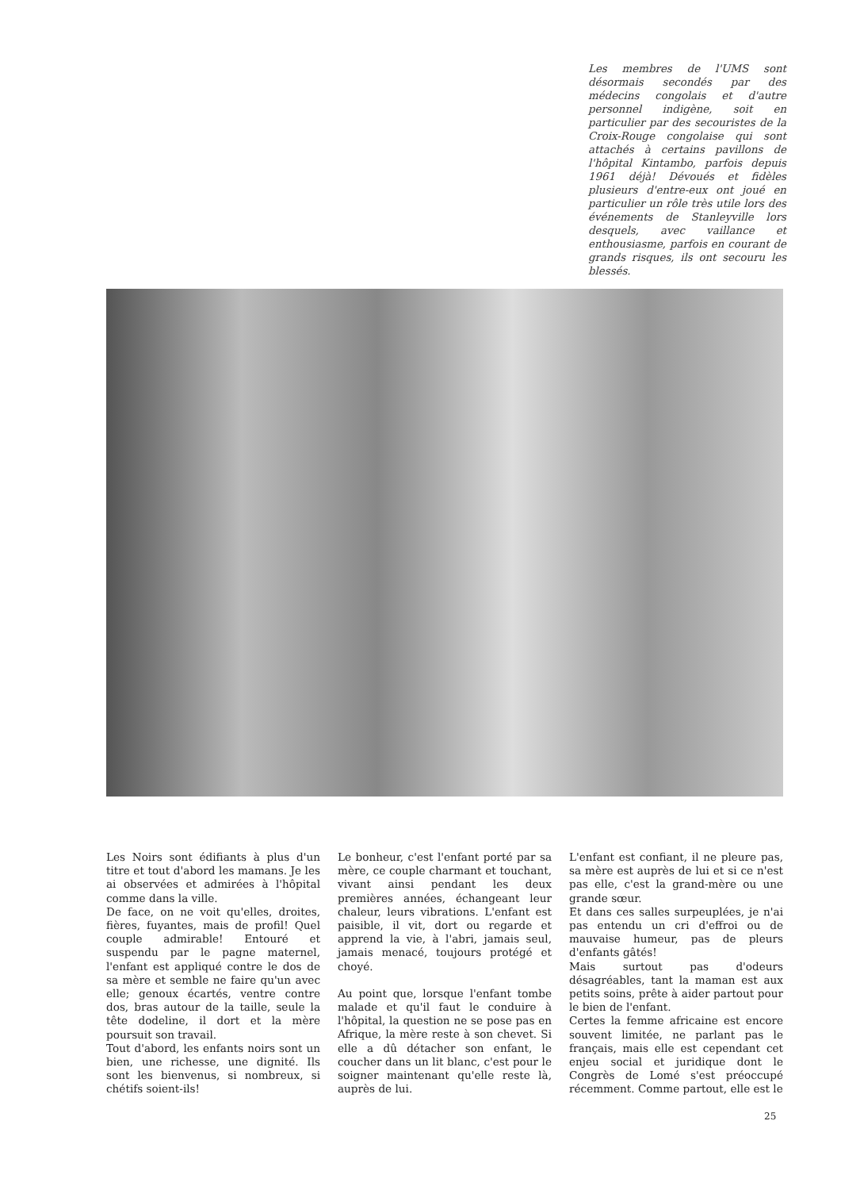Les membres de l'UMS sont désormais secondés par des médecins congolais et d'autre personnel indigène, soit en particulier par des secouristes de la Croix-Rouge congolaise qui sont attachés à certains pavillons de l'hôpital Kintambo, parfois depuis 1961 déjà! Dévoués et fidèles plusieurs d'entre-eux ont joué en particulier un rôle très utile lors des événements de Stanleyville lors desquels, avec vaillance et enthousiasme, parfois en courant de grands risques, ils ont secouru les blessés.
Les Noirs sont édifiants à plus d'un titre et tout d'abord les mamans. Je les ai observées et admirées à l'hôpital comme dans la ville.
De face, on ne voit qu'elles, droites, fières, fuyantes, mais de profil! Quel couple admirable! Entouré et suspendu par le pagne maternel, l'enfant est appliqué contre le dos de sa mère et semble ne faire qu'un avec elle; genoux écartés, ventre contre dos, bras autour de la taille, seule la tête dodeline, il dort et la mère poursuit son travail.
Tout d'abord, les enfants noirs sont un bien, une richesse, une dignité. Ils sont les bienvenus, si nombreux, si chétifs soient-ils!
Le bonheur, c'est l'enfant porté par sa mère, ce couple charmant et touchant, vivant ainsi pendant les deux premières années, échangeant leur chaleur, leurs vibrations. L'enfant est paisible, il vit, dort ou regarde et apprend la vie, à l'abri, jamais seul, jamais menacé, toujours protégé et choyé.
Au point que, lorsque l'enfant tombe malade et qu'il faut le conduire à l'hôpital, la question ne se pose pas en Afrique, la mère reste à son chevet. Si elle a dû détacher son enfant, le coucher dans un lit blanc, c'est pour le soigner maintenant qu'elle reste là, auprès de lui.
L'enfant est confiant, il ne pleure pas, sa mère est auprès de lui et si ce n'est pas elle, c'est la grand-mère ou une grande sœur.
Et dans ces salles surpeuplées, je n'ai pas entendu un cri d'effroi ou de mauvaise humeur, pas de pleurs d'enfants gâtés!
Mais surtout pas d'odeurs désagréables, tant la maman est aux petits soins, prête à aider partout pour le bien de l'enfant.
Certes la femme africaine est encore souvent limitée, ne parlant pas le français, mais elle est cependant cet enjeu social et juridique dont le Congrès de Lomé s'est préoccupé récemment. Comme partout, elle est le
25